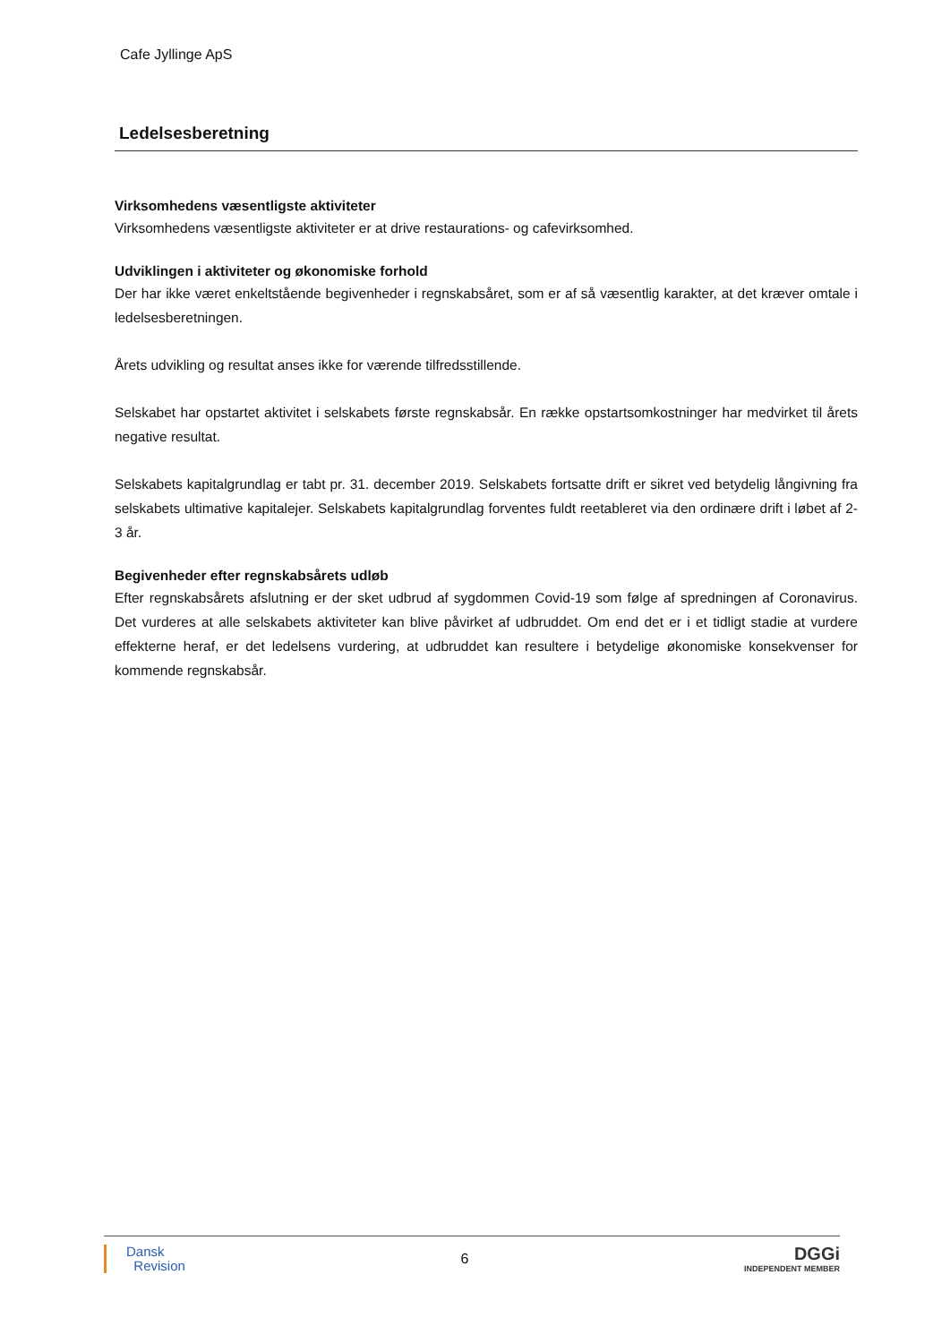Cafe Jyllinge ApS
Ledelsesberetning
Virksomhedens væsentligste aktiviteter
Virksomhedens væsentligste aktiviteter er at drive restaurations- og cafevirksomhed.
Udviklingen i aktiviteter og økonomiske forhold
Der har ikke været enkeltstående begivenheder i regnskabsåret, som er af så væsentlig karakter, at det kræver omtale i ledelsesberetningen.
Årets udvikling og resultat anses ikke for værende tilfredsstillende.
Selskabet har opstartet aktivitet i selskabets første regnskabsår. En række opstartsomkostninger har medvirket til årets negative resultat.
Selskabets kapitalgrundlag er tabt pr. 31. december 2019. Selskabets fortsatte drift er sikret ved betydelig långivning fra selskabets ultimative kapitalejer. Selskabets kapitalgrundlag forventes fuldt reetableret via den ordinære drift i løbet af 2-3 år.
Begivenheder efter regnskabsårets udløb
Efter regnskabsårets afslutning er der sket udbrud af sygdommen Covid-19 som følge af spredningen af Coronavirus. Det vurderes at alle selskabets aktiviteter kan blive påvirket af udbruddet. Om end det er i et tidligt stadie at vurdere effekterne heraf, er det ledelsens vurdering, at udbruddet kan resultere i betydelige økonomiske konsekvenser for kommende regnskabsår.
Dansk
Revision
6
DGGi
INDEPENDENT MEMBER